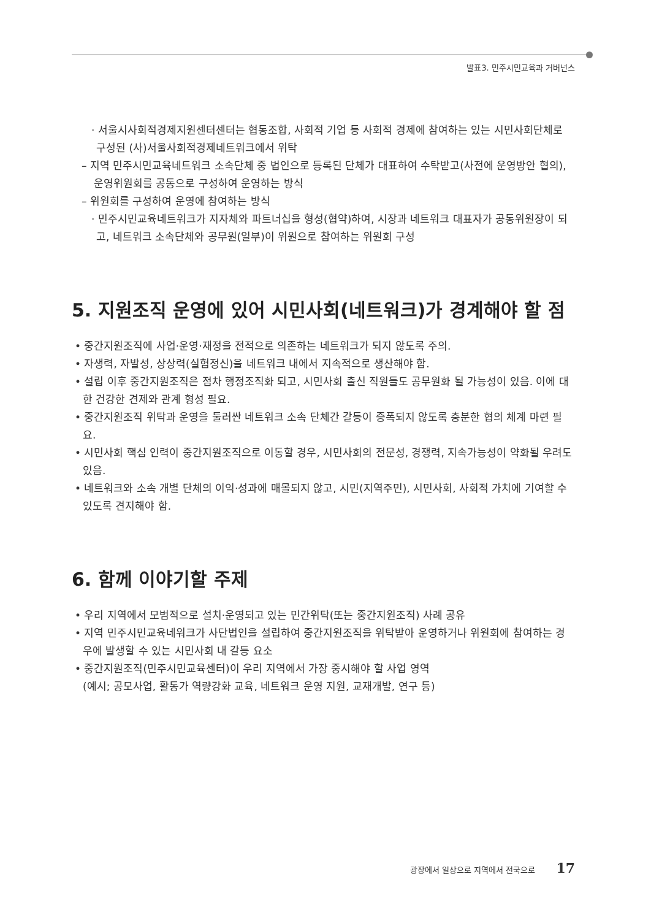발표3. 민주시민교육과 거버넌스
· 서울시사회적경제지원센터센터는 협동조합, 사회적 기업 등 사회적 경제에 참여하는 있는 시민사회단체로 구성된 (사)서울사회적경제네트워크에서 위탁
– 지역 민주시민교육네트워크 소속단체 중 법인으로 등록된 단체가 대표하여 수탁받고(사전에 운영방안 협의), 운영위원회를 공동으로 구성하여 운영하는 방식
– 위원회를 구성하여 운영에 참여하는 방식
· 민주시민교육네트워크가 지자체와 파트너십을 형성(협약)하여, 시장과 네트워크 대표자가 공동위원장이 되고, 네트워크 소속단체와 공무원(일부)이 위원으로 참여하는 위원회 구성
5. 지원조직 운영에 있어 시민사회(네트워크)가 경계해야 할 점
• 중간지원조직에 사업·운영·재정을 전적으로 의존하는 네트워크가 되지 않도록 주의.
• 자생력, 자발성, 상상력(실험정신)을 네트워크 내에서 지속적으로 생산해야 함.
• 설립 이후 중간지원조직은 점차 행정조직화 되고, 시민사회 출신 직원들도 공무원화 될 가능성이 있음. 이에 대한 건강한 견제와 관계 형성 필요.
• 중간지원조직 위탁과 운영을 둘러싼 네트워크 소속 단체간 갈등이 증폭되지 않도록 충분한 협의 체계 마련 필요.
• 시민사회 핵심 인력이 중간지원조직으로 이동할 경우, 시민사회의 전문성, 경쟁력, 지속가능성이 약화될 우려도 있음.
• 네트워크와 소속 개별 단체의 이익·성과에 매몰되지 않고, 시민(지역주민), 시민사회, 사회적 가치에 기여할 수 있도록 견지해야 함.
6. 함께 이야기할 주제
• 우리 지역에서 모범적으로 설치·운영되고 있는 민간위탁(또는 중간지원조직) 사례 공유
• 지역 민주시민교육네워크가 사단법인을 설립하여 중간지원조직을 위탁받아 운영하거나 위원회에 참여하는 경우에 발생할 수 있는 시민사회 내 갈등 요소
• 중간지원조직(민주시민교육센터)이 우리 지역에서 가장 중시해야 할 사업 영역
(예시; 공모사업, 활동가 역량강화 교육, 네트워크 운영 지원, 교재개발, 연구 등)
광장에서 일상으로 지역에서 전국으로 17